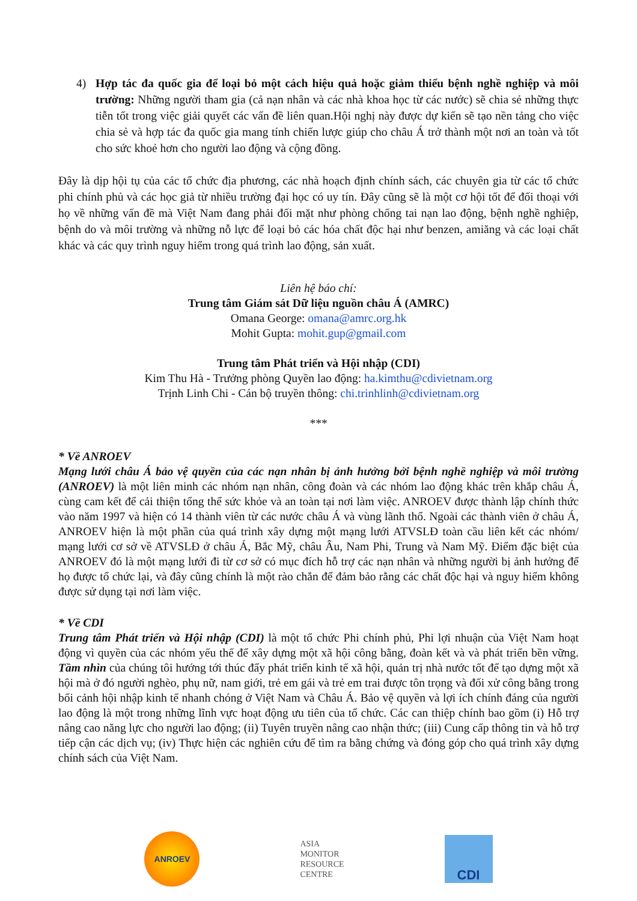4) Hợp tác đa quốc gia để loại bỏ một cách hiệu quả hoặc giảm thiểu bệnh nghề nghiệp và môi trường: Những người tham gia (cả nạn nhân và các nhà khoa học từ các nước) sẽ chia sẻ những thực tiễn tốt trong việc giải quyết các vấn đề liên quan.Hội nghị này được dự kiến sẽ tạo nền tảng cho việc chia sẻ và hợp tác đa quốc gia mang tính chiến lược giúp cho châu Á trở thành một nơi an toàn và tốt cho sức khoẻ hơn cho người lao động và cộng đồng.
Đây là dịp hội tụ của các tổ chức địa phương, các nhà hoạch định chính sách, các chuyên gia từ các tổ chức phi chính phủ và các học giả từ nhiều trường đại học có uy tín. Đây cũng sẽ là một cơ hội tốt để đối thoại với họ về những vấn đề mà Việt Nam đang phải đối mặt như phòng chống tai nạn lao động, bệnh nghề nghiệp, bệnh do và môi trường và những nỗ lực để loại bỏ các hóa chất độc hại như benzen, amiăng và các loại chất khác và các quy trình nguy hiểm trong quá trình lao động, sản xuất.
Liên hệ báo chí:
Trung tâm Giám sát Dữ liệu nguồn châu Á (AMRC)
Omana George: omana@amrc.org.hk
Mohit Gupta: mohit.gup@gmail.com
Trung tâm Phát triển và Hội nhập (CDI)
Kim Thu Hà - Trưởng phòng Quyền lao động: ha.kimthu@cdivietnam.org
Trịnh Linh Chi - Cán bộ truyền thông: chi.trinhlinh@cdivietnam.org
***
* Về ANROEV
Mạng lưới châu Á bảo vệ quyền của các nạn nhân bị ảnh hưởng bởi bệnh nghề nghiệp và môi trường (ANROEV) là một liên minh các nhóm nạn nhân, công đoàn và các nhóm lao động khác trên khắp châu Á, cùng cam kết để cải thiện tổng thể sức khỏe và an toàn tại nơi làm việc. ANROEV được thành lập chính thức vào năm 1997 và hiện có 14 thành viên từ các nước châu Á và vùng lãnh thổ. Ngoài các thành viên ở châu Á, ANROEV hiện là một phần của quá trình xây dựng một mạng lưới ATVSLĐ toàn cầu liên kết các nhóm/ mạng lưới cơ sở về ATVSLĐ ở châu Á, Bắc Mỹ, châu Âu, Nam Phi, Trung và Nam Mỹ. Điểm đặc biệt của ANROEV đó là một mạng lưới đi từ cơ sở có mục đích hỗ trợ các nạn nhân và những người bị ảnh hưởng để họ được tổ chức lại, và đây cũng chính là một rào chắn để đảm bảo rằng các chất độc hại và nguy hiểm không được sử dụng tại nơi làm việc.
* Về CDI
Trung tâm Phát triển và Hội nhập (CDI) là một tổ chức Phi chính phủ, Phi lợi nhuận của Việt Nam hoạt động vì quyền của các nhóm yếu thế để xây dựng một xã hội công bằng, đoàn kết và và phát triển bền vững. Tầm nhìn của chúng tôi hướng tới thúc đẩy phát triển kinh tế xã hội, quản trị nhà nước tốt để tạo dựng một xã hội mà ở đó người nghèo, phụ nữ, nam giới, trẻ em gái và trẻ em trai được tôn trọng và đối xử công bằng trong bối cảnh hội nhập kinh tế nhanh chóng ở Việt Nam và Châu Á. Bảo vệ quyền và lợi ích chính đáng của người lao động là một trong những lĩnh vực hoạt động ưu tiên của tổ chức. Các can thiệp chính bao gồm (i) Hỗ trợ nâng cao năng lực cho người lao động; (ii) Tuyên truyền nâng cao nhận thức; (iii) Cung cấp thông tin và hỗ trợ tiếp cận các dịch vụ; (iv) Thực hiện các nghiên cứu để tìm ra bằng chứng và đóng góp cho quá trình xây dựng chính sách của Việt Nam.
ANROEV
ASIA
MONITOR
RESOURCE
CENTRE
CDI